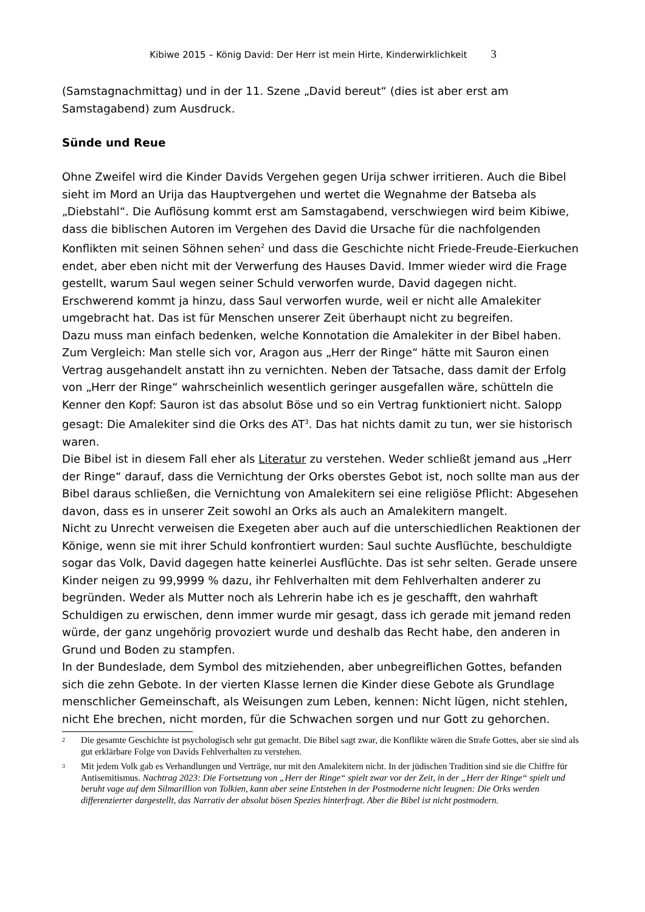Kibiwe 2015 – König David: Der Herr ist mein Hirte, Kinderwirklichkeit 3
(Samstagnachmittag) und in der 11. Szene „David bereut“ (dies ist aber erst am Samstagabend) zum Ausdruck.
Sünde und Reue
Ohne Zweifel wird die Kinder Davids Vergehen gegen Urija schwer irritieren. Auch die Bibel sieht im Mord an Urija das Hauptvergehen und wertet die Wegnahme der Batseba als „Diebstahl“. Die Auflösung kommt erst am Samstagabend, verschwiegen wird beim Kibiwe, dass die biblischen Autoren im Vergehen des David die Ursache für die nachfolgenden Konflikten mit seinen Söhnen sehen<sup>2</sup> und dass die Geschichte nicht Friede-Freude-Eierkuchen endet, aber eben nicht mit der Verwerfung des Hauses David. Immer wieder wird die Frage gestellt, warum Saul wegen seiner Schuld verworfen wurde, David dagegen nicht. Erschwerend kommt ja hinzu, dass Saul verworfen wurde, weil er nicht alle Amalekiter umgebracht hat. Das ist für Menschen unserer Zeit überhaupt nicht zu begreifen.
Dazu muss man einfach bedenken, welche Konnotation die Amalekiter in der Bibel haben. Zum Vergleich: Man stelle sich vor, Aragon aus „Herr der Ringe“ hätte mit Sauron einen Vertrag ausgehandelt anstatt ihn zu vernichten. Neben der Tatsache, dass damit der Erfolg von „Herr der Ringe“ wahrscheinlich wesentlich geringer ausgefallen wäre, schütteln die Kenner den Kopf: Sauron ist das absolut Böse und so ein Vertrag funktioniert nicht. Salopp gesagt: Die Amalekiter sind die Orks des AT<sup>3</sup>. Das hat nichts damit zu tun, wer sie historisch waren.
Die Bibel ist in diesem Fall eher als Literatur zu verstehen. Weder schließt jemand aus „Herr der Ringe“ darauf, dass die Vernichtung der Orks oberstes Gebot ist, noch sollte man aus der Bibel daraus schließen, die Vernichtung von Amalekitern sei eine religiöse Pflicht: Abgesehen davon, dass es in unserer Zeit sowohl an Orks als auch an Amalekitern mangelt.
Nicht zu Unrecht verweisen die Exegeten aber auch auf die unterschiedlichen Reaktionen der Könige, wenn sie mit ihrer Schuld konfrontiert wurden: Saul suchte Ausflüchte, beschuldigte sogar das Volk, David dagegen hatte keinerlei Ausflüchte. Das ist sehr selten. Gerade unsere Kinder neigen zu 99,9999 % dazu, ihr Fehlverhalten mit dem Fehlverhalten anderer zu begründen. Weder als Mutter noch als Lehrerin habe ich es je geschafft, den wahrhaft Schuldigen zu erwischen, denn immer wurde mir gesagt, dass ich gerade mit jemand reden würde, der ganz ungehörig provoziert wurde und deshalb das Recht habe, den anderen in Grund und Boden zu stampfen.
In der Bundeslade, dem Symbol des mitziehenden, aber unbegreiflichen Gottes, befanden sich die zehn Gebote. In der vierten Klasse lernen die Kinder diese Gebote als Grundlage menschlicher Gemeinschaft, als Weisungen zum Leben, kennen: Nicht lügen, nicht stehlen, nicht Ehe brechen, nicht morden, für die Schwachen sorgen und nur Gott zu gehorchen.
2 Die gesamte Geschichte ist psychologisch sehr gut gemacht. Die Bibel sagt zwar, die Konflikte wären die Strafe Gottes, aber sie sind als gut erklärbare Folge von Davids Fehlverhalten zu verstehen.
3 Mit jedem Volk gab es Verhandlungen und Verträge, nur mit den Amalekitern nicht. In der jüdischen Tradition sind sie die Chiffre für Antisemitismus. Nachtrag 2023: Die Fortsetzung von „Herr der Ringe“ spielt zwar vor der Zeit, in der „Herr der Ringe“ spielt und beruht vage auf dem Silmarillion von Tolkien, kann aber seine Entstehen in der Postmoderne nicht leugnen: Die Orks werden differenzierter dargestellt, das Narrativ der absolut bösen Spezies hinterfragt. Aber die Bibel ist nicht postmodern.